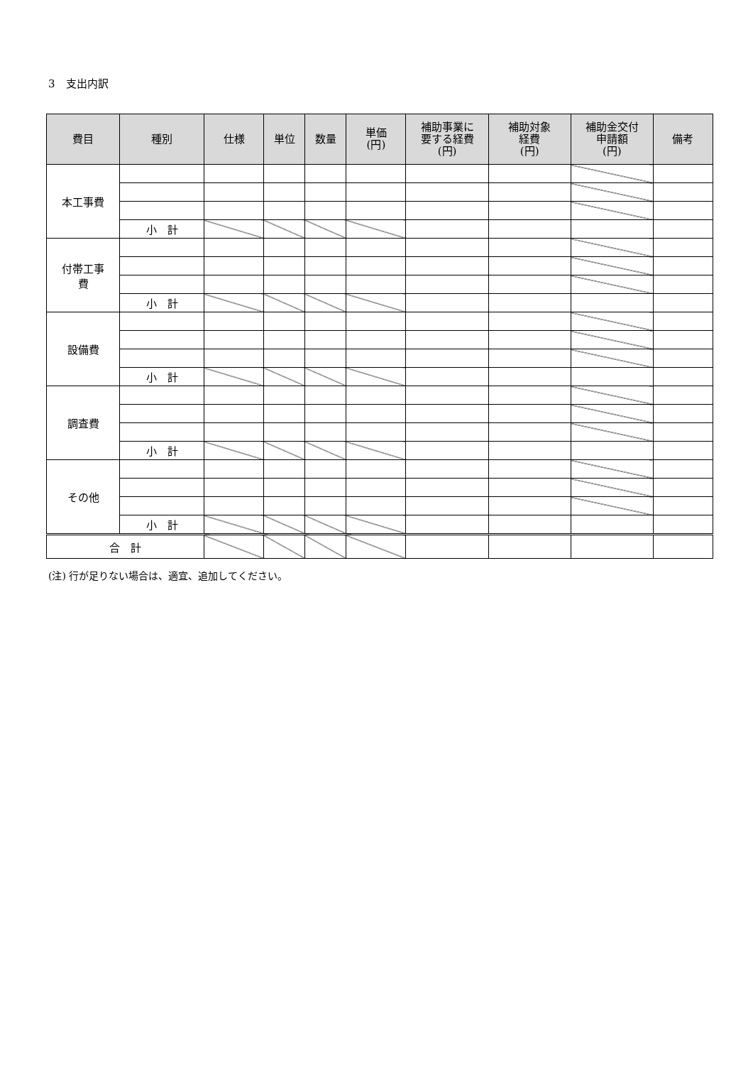3　支出内訳
| 費目 | 種別 | 仕様 | 単位 | 数量 | 単価 (円) | 補助事業に 要する経費 (円) | 補助対象 経費 (円) | 補助金交付 申請額 (円) | 備考 |
| --- | --- | --- | --- | --- | --- | --- | --- | --- | --- |
| 本工事費 | | | | | | | | | |
| | 小 計 | | | | | | | | |
| 付帯工事 費 | | | | | | | | | |
| | 小 計 | | | | | | | | |
| 設備費 | | | | | | | | | |
| | 小 計 | | | | | | | | |
| 調査費 | | | | | | | | | |
| | 小 計 | | | | | | | | |
| その他 | | | | | | | | | |
| | 小 計 | | | | | | | | |
| 合 計 | | | | | | | | | |
(注) 行が足りない場合は、適宜、追加してください。